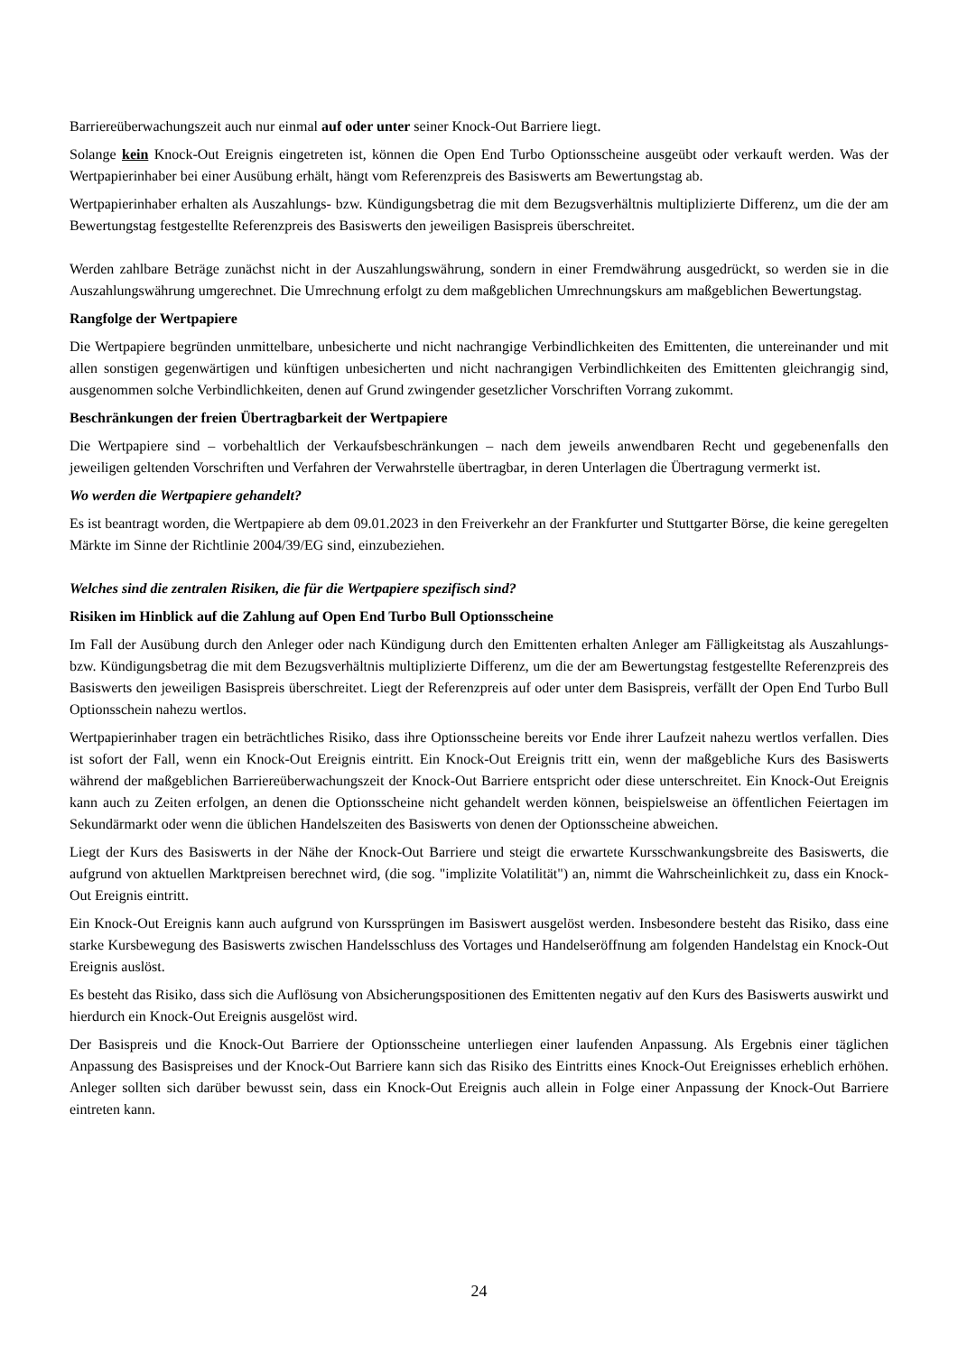Barriereüberwachungszeit auch nur einmal auf oder unter seiner Knock-Out Barriere liegt.
Solange kein Knock-Out Ereignis eingetreten ist, können die Open End Turbo Optionsscheine ausgeübt oder verkauft werden. Was der Wertpapierinhaber bei einer Ausübung erhält, hängt vom Referenzpreis des Basiswerts am Bewertungstag ab.
Wertpapierinhaber erhalten als Auszahlungs- bzw. Kündigungsbetrag die mit dem Bezugsverhältnis multiplizierte Differenz, um die der am Bewertungstag festgestellte Referenzpreis des Basiswerts den jeweiligen Basispreis überschreitet.
Werden zahlbare Beträge zunächst nicht in der Auszahlungswährung, sondern in einer Fremdwährung ausgedrückt, so werden sie in die Auszahlungswährung umgerechnet. Die Umrechnung erfolgt zu dem maßgeblichen Umrechnungskurs am maßgeblichen Bewertungstag.
Rangfolge der Wertpapiere
Die Wertpapiere begründen unmittelbare, unbesicherte und nicht nachrangige Verbindlichkeiten des Emittenten, die untereinander und mit allen sonstigen gegenwärtigen und künftigen unbesicherten und nicht nachrangigen Verbindlichkeiten des Emittenten gleichrangig sind, ausgenommen solche Verbindlichkeiten, denen auf Grund zwingender gesetzlicher Vorschriften Vorrang zukommt.
Beschränkungen der freien Übertragbarkeit der Wertpapiere
Die Wertpapiere sind – vorbehaltlich der Verkaufsbeschränkungen – nach dem jeweils anwendbaren Recht und gegebenenfalls den jeweiligen geltenden Vorschriften und Verfahren der Verwahrstelle übertragbar, in deren Unterlagen die Übertragung vermerkt ist.
Wo werden die Wertpapiere gehandelt?
Es ist beantragt worden, die Wertpapiere ab dem 09.01.2023 in den Freiverkehr an der Frankfurter und Stuttgarter Börse, die keine geregelten Märkte im Sinne der Richtlinie 2004/39/EG sind, einzubeziehen.
Welches sind die zentralen Risiken, die für die Wertpapiere spezifisch sind?
Risiken im Hinblick auf die Zahlung auf Open End Turbo Bull Optionsscheine
Im Fall der Ausübung durch den Anleger oder nach Kündigung durch den Emittenten erhalten Anleger am Fälligkeitstag als Auszahlungs- bzw. Kündigungsbetrag die mit dem Bezugsverhältnis multiplizierte Differenz, um die der am Bewertungstag festgestellte Referenzpreis des Basiswerts den jeweiligen Basispreis überschreitet. Liegt der Referenzpreis auf oder unter dem Basispreis, verfällt der Open End Turbo Bull Optionsschein nahezu wertlos.
Wertpapierinhaber tragen ein beträchtliches Risiko, dass ihre Optionsscheine bereits vor Ende ihrer Laufzeit nahezu wertlos verfallen. Dies ist sofort der Fall, wenn ein Knock-Out Ereignis eintritt. Ein Knock-Out Ereignis tritt ein, wenn der maßgebliche Kurs des Basiswerts während der maßgeblichen Barriereüberwachungszeit der Knock-Out Barriere entspricht oder diese unterschreitet. Ein Knock-Out Ereignis kann auch zu Zeiten erfolgen, an denen die Optionsscheine nicht gehandelt werden können, beispielsweise an öffentlichen Feiertagen im Sekundärmarkt oder wenn die üblichen Handelszeiten des Basiswerts von denen der Optionsscheine abweichen.
Liegt der Kurs des Basiswerts in der Nähe der Knock-Out Barriere und steigt die erwartete Kursschwankungsbreite des Basiswerts, die aufgrund von aktuellen Marktpreisen berechnet wird, (die sog. "implizite Volatilität") an, nimmt die Wahrscheinlichkeit zu, dass ein Knock-Out Ereignis eintritt.
Ein Knock-Out Ereignis kann auch aufgrund von Kurssprüngen im Basiswert ausgelöst werden. Insbesondere besteht das Risiko, dass eine starke Kursbewegung des Basiswerts zwischen Handelsschluss des Vortages und Handelseröffnung am folgenden Handelstag ein Knock-Out Ereignis auslöst.
Es besteht das Risiko, dass sich die Auflösung von Absicherungspositionen des Emittenten negativ auf den Kurs des Basiswerts auswirkt und hierdurch ein Knock-Out Ereignis ausgelöst wird.
Der Basispreis und die Knock-Out Barriere der Optionsscheine unterliegen einer laufenden Anpassung. Als Ergebnis einer täglichen Anpassung des Basispreises und der Knock-Out Barriere kann sich das Risiko des Eintritts eines Knock-Out Ereignisses erheblich erhöhen. Anleger sollten sich darüber bewusst sein, dass ein Knock-Out Ereignis auch allein in Folge einer Anpassung der Knock-Out Barriere eintreten kann.
24